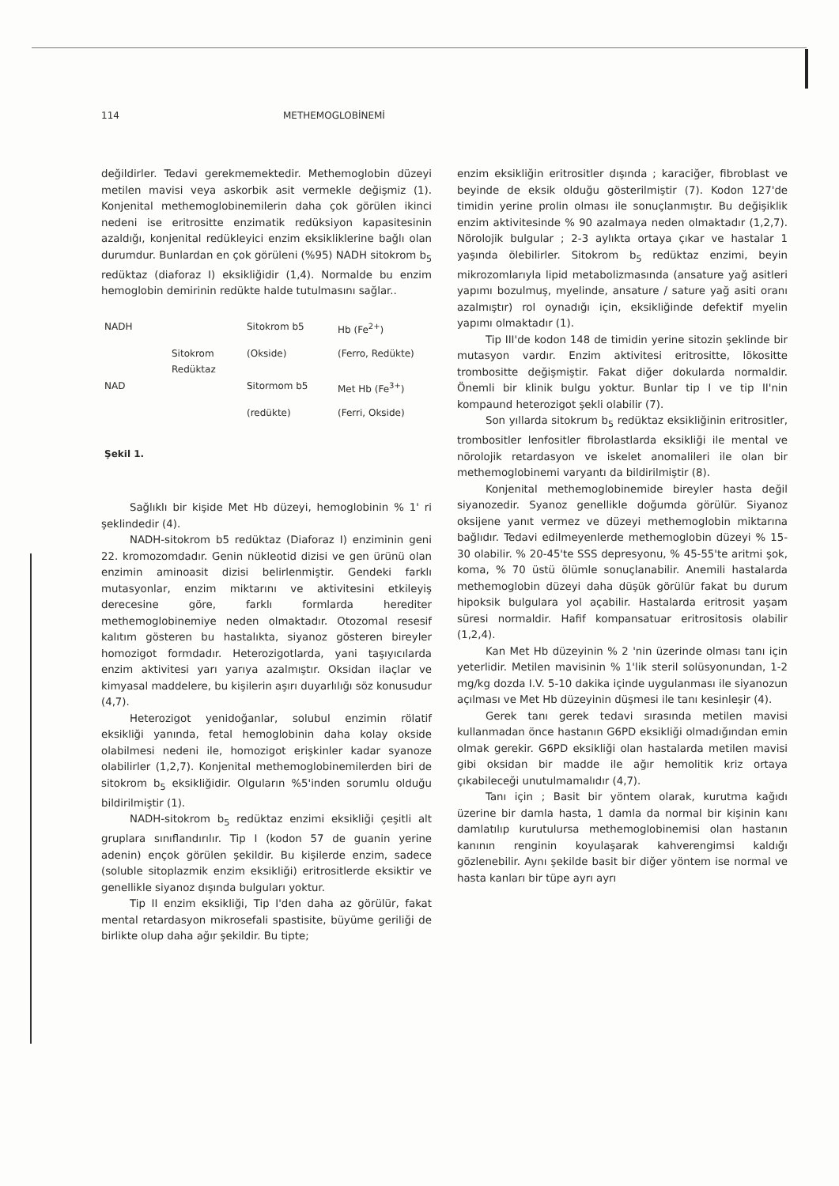114 METHEMOGLOBİNEMİ
değildirler. Tedavi gerekmemektedir. Methemoglobin düzeyi metilen mavisi veya askorbik asit vermekle değişmiz (1). Konjenital methemoglobinemilerin daha çok görülen ikinci nedeni ise eritrositte enzimatik redüksiyon kapasitesinin azaldığı, konjenital redükleyici enzim eksikliklerine bağlı olan durumdur. Bunlardan en çok görüleni (%95) NADH sitokrom b<sub>5</sub> redüktaz (diaforaz I) eksikliğidir (1,4). Normalde bu enzim hemoglobin demirinin redükte halde tutulmasını sağlar..
| NADH | | Sitokrom b5 | Hb (Fe<sup>2+</sup>) |
| | Sitokrom Redüktaz | (Okside) | (Ferro, Redükte) |
| NAD | | Sitormom b5 | Met Hb (Fe<sup>3+</sup>) |
| | | (redükte) | (Ferri, Okside) |
Şekil 1.
Sağlıklı bir kişide Met Hb düzeyi, hemoglobinin % 1' ri şeklindedir (4).
NADH-sitokrom b5 redüktaz (Diaforaz I) enziminin geni 22. kromozomdadır. Genin nükleotid dizisi ve gen ürünü olan enzimin aminoasit dizisi belirlenmiştir. Gendeki farklı mutasyonlar, enzim miktarını ve aktivitesini etkileyiş derecesine göre, farklı formlarda herediter methemoglobinemiye neden olmaktadır. Otozomal resesif kalıtım gösteren bu hastalıkta, siyanoz gösteren bireyler homozigot formdadır. Heterozigotlarda, yani taşıyıcılarda enzim aktivitesi yarı yarıya azalmıştır. Oksidan ilaçlar ve kimyasal maddelere, bu kişilerin aşırı duyarlılığı söz konusudur (4,7).
Heterozigot yenidoğanlar, solubul enzimin rölatif eksikliği yanında, fetal hemoglobinin daha kolay okside olabilmesi nedeni ile, homozigot erişkinler kadar syanoze olabilirler (1,2,7). Konjenital methemoglobinemilerden biri de sitokrom b<sub>5</sub> eksikliğidir. Olguların %5'inden sorumlu olduğu bildirilmiştir (1).
NADH-sitokrom b<sub>5</sub> redüktaz enzimi eksikliği çeşitli alt gruplara sınıflandırılır. Tip I (kodon 57 de guanin yerine adenin) ençok görülen şekildir. Bu kişilerde enzim, sadece (soluble sitoplazmik enzim eksikliği) eritrositlerde eksiktir ve genellikle siyanoz dışında bulguları yoktur.
Tip II enzim eksikliği, Tip I'den daha az görülür, fakat mental retardasyon mikrosefali spastisite, büyüme geriliği de birlikte olup daha ağır şekildir. Bu tipte;
enzim eksikliğin eritrositler dışında ; karaciğer, fibroblast ve beyinde de eksik olduğu gösterilmiştir (7). Kodon 127'de timidin yerine prolin olması ile sonuçlanmıştır. Bu değişiklik enzim aktivitesinde % 90 azalmaya neden olmaktadır (1,2,7). Nörolojik bulgular ; 2-3 aylıkta ortaya çıkar ve hastalar 1 yaşında ölebilirler. Sitokrom b<sub>5</sub> redüktaz enzimi, beyin mikrozomlarıyla lipid metabolizmasında (ansature yağ asitleri yapımı bozulmuş, myelinde, ansature / sature yağ asiti oranı azalmıştır) rol oynadığı için, eksikliğinde defektif myelin yapımı olmaktadır (1).
Tip III'de kodon 148 de timidin yerine sitozin şeklinde bir mutasyon vardır. Enzim aktivitesi eritrositte, lökositte trombositte değişmiştir. Fakat diğer dokularda normaldir. Önemli bir klinik bulgu yoktur. Bunlar tip I ve tip II'nin kompaund heterozigot şekli olabilir (7).
Son yıllarda sitokrum b<sub>5</sub> redüktaz eksikliğinin eritrositler, trombositler lenfositler fibrolastlarda eksikliği ile mental ve nörolojik retardasyon ve iskelet anomalileri ile olan bir methemoglobinemi varyantı da bildirilmiştir (8).
Konjenital methemoglobinemide bireyler hasta değil siyanozedir. Syanoz genellikle doğumda görülür. Siyanoz oksijene yanıt vermez ve düzeyi methemoglobin miktarına bağlıdır. Tedavi edilmeyenlerde methemoglobin düzeyi % 15-30 olabilir. % 20-45'te SSS depresyonu, % 45-55'te aritmi şok, koma, % 70 üstü ölümle sonuçlanabilir. Anemili hastalarda methemoglobin düzeyi daha düşük görülür fakat bu durum hipoksik bulgulara yol açabilir. Hastalarda eritrosit yaşam süresi normaldir. Hafif kompansatuar eritrositosis olabilir (1,2,4).
Kan Met Hb düzeyinin % 2 'nin üzerinde olması tanı için yeterlidir. Metilen mavisinin % 1'lik steril solüsyonundan, 1-2 mg/kg dozda I.V. 5-10 dakika içinde uygulanması ile siyanozun açılması ve Met Hb düzeyinin düşmesi ile tanı kesinleşir (4).
Gerek tanı gerek tedavi sırasında metilen mavisi kullanmadan önce hastanın G6PD eksikliği olmadığından emin olmak gerekir. G6PD eksikliği olan hastalarda metilen mavisi gibi oksidan bir madde ile ağır hemolitik kriz ortaya çıkabileceği unutulmamalıdır (4,7).
Tanı için ; Basit bir yöntem olarak, kurutma kağıdı üzerine bir damla hasta, 1 damla da normal bir kişinin kanı damlatılıp kurutulursa methemoglobinemisi olan hastanın kanının renginin koyulaşarak kahverengimsi kaldığı gözlenebilir. Aynı şekilde basit bir diğer yöntem ise normal ve hasta kanları bir tüpe ayrı ayrı